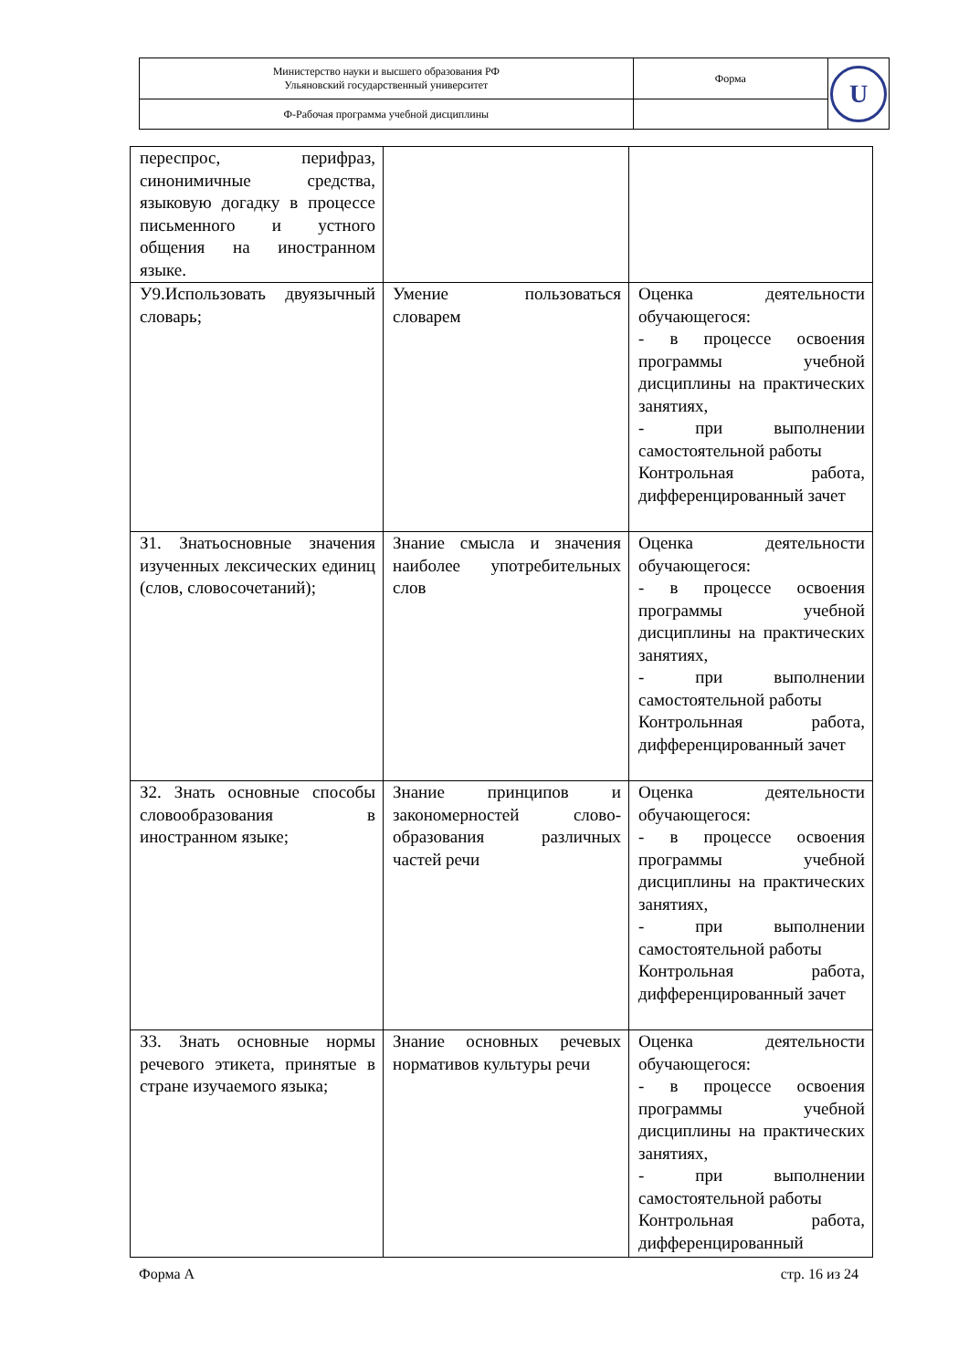| Министерство науки и высшего образования РФ Ульяновский государственный университет | Форма | U |
| Ф-Рабочая программа учебной дисциплины | | |
| переспрос, перифраз, синонимичные средства, языковую догадку в процессе письменного и устного общения на иностранном языке. | | |
| У9.Использовать двуязычный словарь; | Умение пользоваться словарем | Оценка деятельности обучающегося: - в процессе освоения программы учебной дисциплины на практических занятиях, - при выполнении самостоятельной работы Контрольная работа, дифференцированный зачет |
| З1. Знатьосновные значения изученных лексических единиц (слов, словосочетаний); | Знание смысла и значения наиболее употребительных слов | Оценка деятельности обучающегося: - в процессе освоения программы учебной дисциплины на практических занятиях, - при выполнении самостоятельной работы Контрольнная работа, дифференцированный зачет |
| З2. Знать основные способы словообразования в иностранном языке; | Знание принципов и закономерностей слово-образования различных частей речи | Оценка деятельности обучающегося: - в процессе освоения программы учебной дисциплины на практических занятиях, - при выполнении самостоятельной работы Контрольная работа, дифференцированный зачет |
| З3. Знать основные нормы речевого этикета, принятые в стране изучаемого языка; | Знание основных речевых нормативов культуры речи | Оценка деятельности обучающегося: - в процессе освоения программы учебной дисциплины на практических занятиях, - при выполнении самостоятельной работы Контрольная работа, дифференцированный |
Форма А стр. 16 из 24